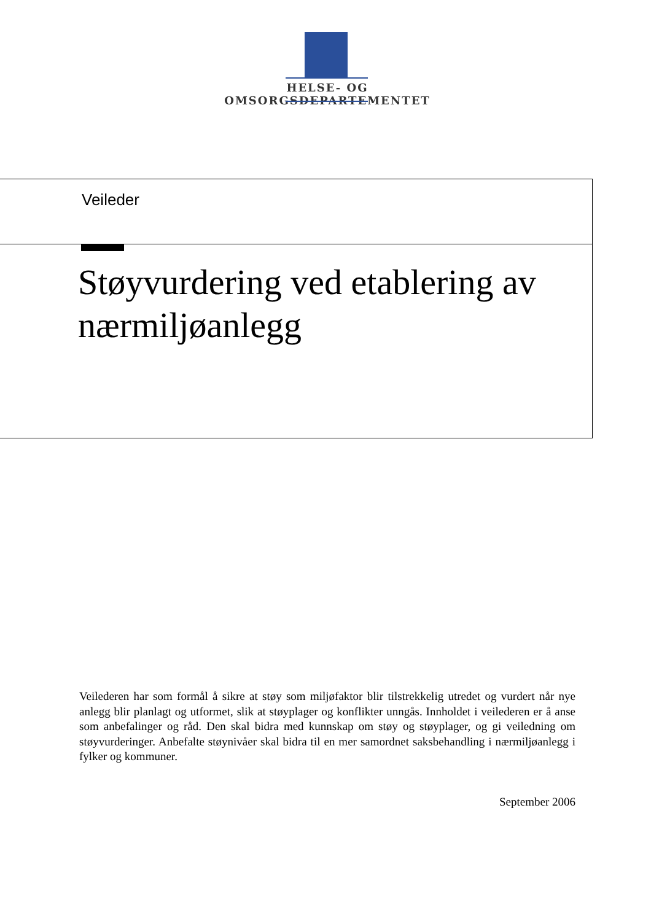HELSE- OG OMSORGSDEPARTEMENTET
Veileder
Støyvurdering ved etablering av nærmiljøanlegg
Veilederen har som formål å sikre at støy som miljøfaktor blir tilstrekkelig utredet og vurdert når nye anlegg blir planlagt og utformet, slik at støyplager og konflikter unngås. Innholdet i veilederen er å anse som anbefalinger og råd. Den skal bidra med kunnskap om støy og støyplager, og gi veiledning om støyvurderinger. Anbefalte støynivåer skal bidra til en mer samordnet saksbehandling i nærmiljøanlegg i fylker og kommuner.
September 2006